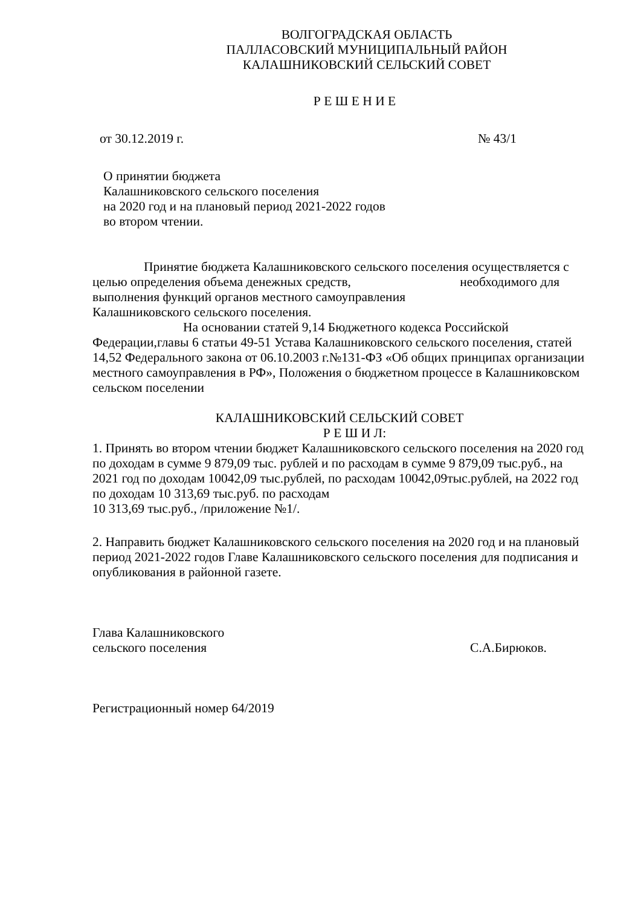ВОЛГОГРАДСКАЯ ОБЛАСТЬ
ПАЛЛАСОВСКИЙ МУНИЦИПАЛЬНЫЙ РАЙОН
КАЛАШНИКОВСКИЙ СЕЛЬСКИЙ СОВЕТ
Р Е Ш Е Н И Е
от 30.12.2019 г. № 43/1
О принятии бюджета
Калашниковского сельского поселения
на 2020 год и на плановый период 2021-2022 годов
во втором чтении.
Принятие бюджета Калашниковского сельского поселения осуществляется с целью определения объема денежных средств, необходимого для выполнения функций органов местного самоуправления
Калашниковского сельского поселения.
На основании статей 9,14 Бюджетного кодекса Российской Федерации,главы 6 статьи 49-51 Устава Калашниковского сельского поселения, статей 14,52 Федерального закона от 06.10.2003 г.№131-ФЗ «Об общих принципах организации местного самоуправления в РФ», Положения о бюджетном процессе в Калашниковском сельском поселении
КАЛАШНИКОВСКИЙ СЕЛЬСКИЙ СОВЕТ
Р Е Ш И Л:
1. Принять во втором чтении бюджет Калашниковского сельского поселения на 2020 год по доходам в сумме 9 879,09 тыс. рублей и по расходам в сумме 9 879,09 тыс.руб., на 2021 год по доходам 10042,09 тыс.рублей, по расходам 10042,09тыс.рублей, на 2022 год по доходам 10 313,69 тыс.руб. по расходам
10 313,69 тыс.руб., /приложение №1/.
2. Направить бюджет Калашниковского сельского поселения на 2020 год и на плановый период 2021-2022 годов Главе Калашниковского сельского поселения для подписания и опубликования в районной газете.
Глава Калашниковского
сельского поселения С.А.Бирюков.
Регистрационный номер 64/2019